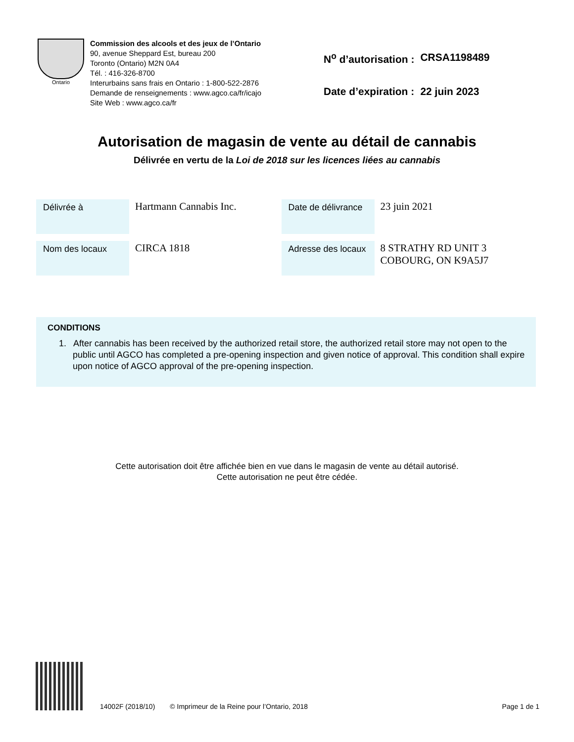Ontario
Commission des alcools et des jeux de l’Ontario
90, avenue Sheppard Est, bureau 200
Toronto (Ontario) M2N 0A4
Tél. : 416-326-8700
Interurbains sans frais en Ontario : 1-800-522-2876
Demande de renseignements : www.agco.ca/fr/icajo
Site Web : www.agco.ca/fr
| N<sup>o</sup> d’autorisation : | CRSA1198489 |
| Date d’expiration : | 22 juin 2023 |
Autorisation de magasin de vente au détail de cannabis
Délivrée en vertu de la Loi de 2018 sur les licences liées au cannabis
| Délivrée à | Hartmann Cannabis Inc. | Date de délivrance | 23 juin 2021 |
| Nom des locaux | CIRCA 1818 | Adresse des locaux | 8 STRATHY RD UNIT 3 COBOURG, ON K9A5J7 |
CONDITIONS
1. After cannabis has been received by the authorized retail store, the authorized retail store may not open to the public until AGCO has completed a pre-opening inspection and given notice of approval. This condition shall expire upon notice of AGCO approval of the pre-opening inspection.
Cette autorisation doit être affichée bien en vue dans le magasin de vente au détail autorisé.
Cette autorisation ne peut être cédée.
14002F (2018/10) © Imprimeur de la Reine pour l’Ontario, 2018 Page 1 de 1